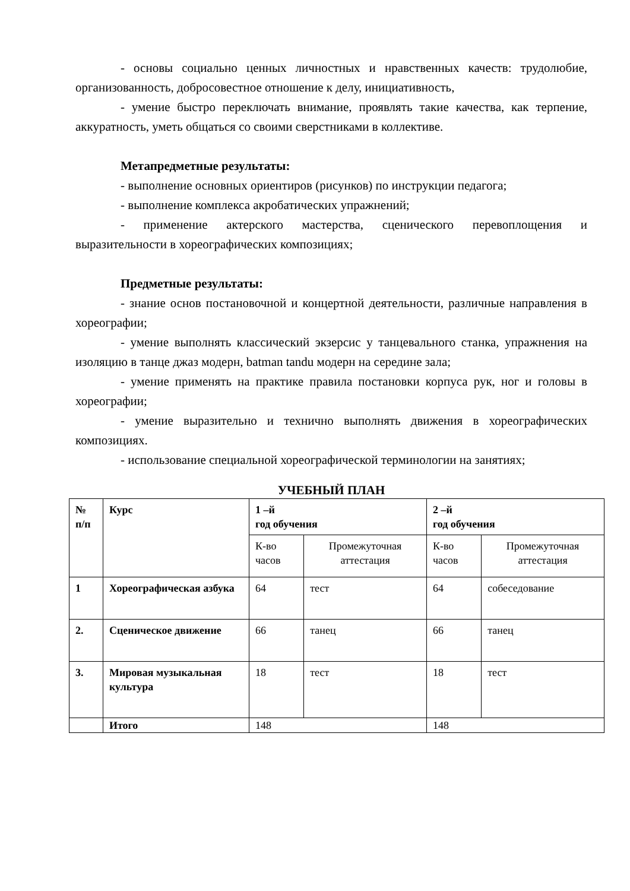- основы социально ценных личностных и нравственных качеств: трудолюбие, организованность, добросовестное отношение к делу, инициативность,
- умение быстро переключать внимание, проявлять такие качества, как терпение, аккуратность, уметь общаться со своими сверстниками в коллективе.
Метапредметные результаты:
- выполнение основных ориентиров (рисунков) по инструкции педагога;
- выполнение комплекса акробатических упражнений;
- применение актерского мастерства, сценического перевоплощения и выразительности в хореографических композициях;
Предметные результаты:
- знание основ постановочной и концертной деятельности, различные направления в хореографии;
- умение выполнять классический экзерсис у танцевального станка, упражнения на изоляцию в танце джаз модерн, batman tandu модерн на середине зала;
- умение применять на практике правила постановки корпуса рук, ног и головы в хореографии;
- умение выразительно и технично выполнять движения в хореографических композициях.
- использование специальной хореографической терминологии на занятиях;
УЧЕБНЫЙ ПЛАН
| № п/п | Курс | 1 –й год обучения | | 2 –й год обучения | |
| --- | --- | --- | --- | --- | --- |
| | | К-во часов | Промежуточная аттестация | К-во часов | Промежуточная аттестация |
| 1 | Хореографическая азбука | 64 | тест | 64 | собеседование |
| 2. | Сценическое движение | 66 | танец | 66 | танец |
| 3. | Мировая музыкальная культура | 18 | тест | 18 | тест |
| | Итого | 148 | | 148 | |